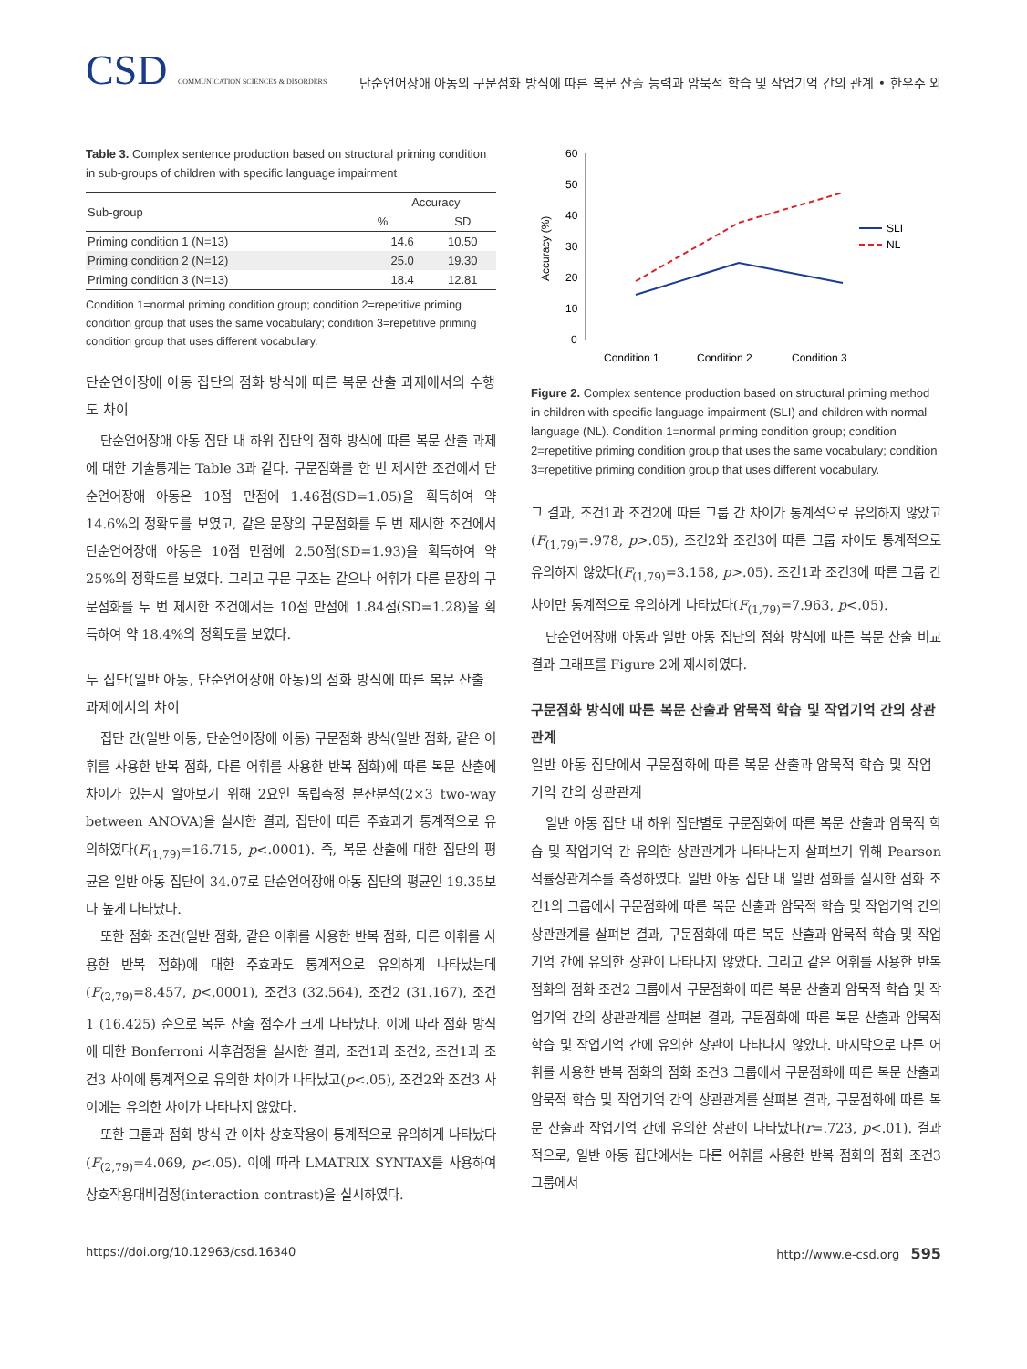CSD COMMUNICATION SCIENCES & DISORDERS
단순언어장애 아동의 구문점화 방식에 따른 복문 산출 능력과 암묵적 학습 및 작업기억 간의 관계 • 한우주 외
Table 3. Complex sentence production based on structural priming condition in sub-groups of children with specific language impairment
| Sub-group | Accuracy | |
| --- | --- | --- |
| | % | SD |
| Priming condition 1 (N=13) | 14.6 | 10.50 |
| Priming condition 2 (N=12) | 25.0 | 19.30 |
| Priming condition 3 (N=13) | 18.4 | 12.81 |
Condition 1=normal priming condition group; condition 2=repetitive priming condition group that uses the same vocabulary; condition 3=repetitive priming condition group that uses different vocabulary.
단순언어장애 아동 집단의 점화 방식에 따른 복문 산출 과제에서의 수행도 차이
단순언어장애 아동 집단 내 하위 집단의 점화 방식에 따른 복문 산출 과제에 대한 기술통계는 Table 3과 같다. 구문점화를 한 번 제시한 조건에서 단순언어장애 아동은 10점 만점에 1.46점(SD=1.05)을 획득하여 약 14.6%의 정확도를 보였고, 같은 문장의 구문점화를 두 번 제시한 조건에서 단순언어장애 아동은 10점 만점에 2.50점(SD=1.93)을 획득하여 약 25%의 정확도를 보였다. 그리고 구문 구조는 같으나 어휘가 다른 문장의 구문점화를 두 번 제시한 조건에서는 10점 만점에 1.84점(SD=1.28)을 획득하여 약 18.4%의 정확도를 보였다.
두 집단(일반 아동, 단순언어장애 아동)의 점화 방식에 따른 복문 산출 과제에서의 차이
집단 간(일반 아동, 단순언어장애 아동) 구문점화 방식(일반 점화, 같은 어휘를 사용한 반복 점화, 다른 어휘를 사용한 반복 점화)에 따른 복문 산출에 차이가 있는지 알아보기 위해 2요인 독립측정 분산분석(2×3 two-way between ANOVA)을 실시한 결과, 집단에 따른 주효과가 통계적으로 유의하였다(F<sub>(1,79)</sub>=16.715, p<.0001). 즉, 복문 산출에 대한 집단의 평균은 일반 아동 집단이 34.07로 단순언어장애 아동 집단의 평균인 19.35보다 높게 나타났다.
또한 점화 조건(일반 점화, 같은 어휘를 사용한 반복 점화, 다른 어휘를 사용한 반복 점화)에 대한 주효과도 통계적으로 유의하게 나타났는데(F<sub>(2,79)</sub>=8.457, p<.0001), 조건3 (32.564), 조건2 (31.167), 조건1 (16.425) 순으로 복문 산출 점수가 크게 나타났다. 이에 따라 점화 방식에 대한 Bonferroni 사후검정을 실시한 결과, 조건1과 조건2, 조건1과 조건3 사이에 통계적으로 유의한 차이가 나타났고(p<.05), 조건2와 조건3 사이에는 유의한 차이가 나타나지 않았다.
또한 그룹과 점화 방식 간 이차 상호작용이 통계적으로 유의하게 나타났다(F<sub>(2,79)</sub>=4.069, p<.05). 이에 따라 LMATRIX SYNTAX를 사용하여 상호작용대비검정(interaction contrast)을 실시하였다.
Accuracy (%)
60
50
40
30
20
10
0
SLI
NL
Condition 1
Condition 2
Condition 3
Figure 2. Complex sentence production based on structural priming method in children with specific language impairment (SLI) and children with normal language (NL). Condition 1=normal priming condition group; condition 2=repetitive priming condition group that uses the same vocabulary; condition 3=repetitive priming condition group that uses different vocabulary.
그 결과, 조건1과 조건2에 따른 그룹 간 차이가 통계적으로 유의하지 않았고(F<sub>(1,79)</sub>=.978, p>.05), 조건2와 조건3에 따른 그룹 차이도 통계적으로 유의하지 않았다(F<sub>(1,79)</sub>=3.158, p>.05). 조건1과 조건3에 따른 그룹 간 차이만 통계적으로 유의하게 나타났다(F<sub>(1,79)</sub>=7.963, p<.05).
단순언어장애 아동과 일반 아동 집단의 점화 방식에 따른 복문 산출 비교 결과 그래프를 Figure 2에 제시하였다.
구문점화 방식에 따른 복문 산출과 암묵적 학습 및 작업기억 간의 상관관계
일반 아동 집단에서 구문점화에 따른 복문 산출과 암묵적 학습 및 작업기억 간의 상관관계
일반 아동 집단 내 하위 집단별로 구문점화에 따른 복문 산출과 암묵적 학습 및 작업기억 간 유의한 상관관계가 나타나는지 살펴보기 위해 Pearson 적률상관계수를 측정하였다. 일반 아동 집단 내 일반 점화를 실시한 점화 조건1의 그룹에서 구문점화에 따른 복문 산출과 암묵적 학습 및 작업기억 간의 상관관계를 살펴본 결과, 구문점화에 따른 복문 산출과 암묵적 학습 및 작업기억 간에 유의한 상관이 나타나지 않았다. 그리고 같은 어휘를 사용한 반복 점화의 점화 조건2 그룹에서 구문점화에 따른 복문 산출과 암묵적 학습 및 작업기억 간의 상관관계를 살펴본 결과, 구문점화에 따른 복문 산출과 암묵적 학습 및 작업기억 간에 유의한 상관이 나타나지 않았다. 마지막으로 다른 어휘를 사용한 반복 점화의 점화 조건3 그룹에서 구문점화에 따른 복문 산출과 암묵적 학습 및 작업기억 간의 상관관계를 살펴본 결과, 구문점화에 따른 복문 산출과 작업기억 간에 유의한 상관이 나타났다(r=.723, p<.01). 결과적으로, 일반 아동 집단에서는 다른 어휘를 사용한 반복 점화의 점화 조건3 그룹에서
https://doi.org/10.12963/csd.16340 http://www.e-csd.org 595